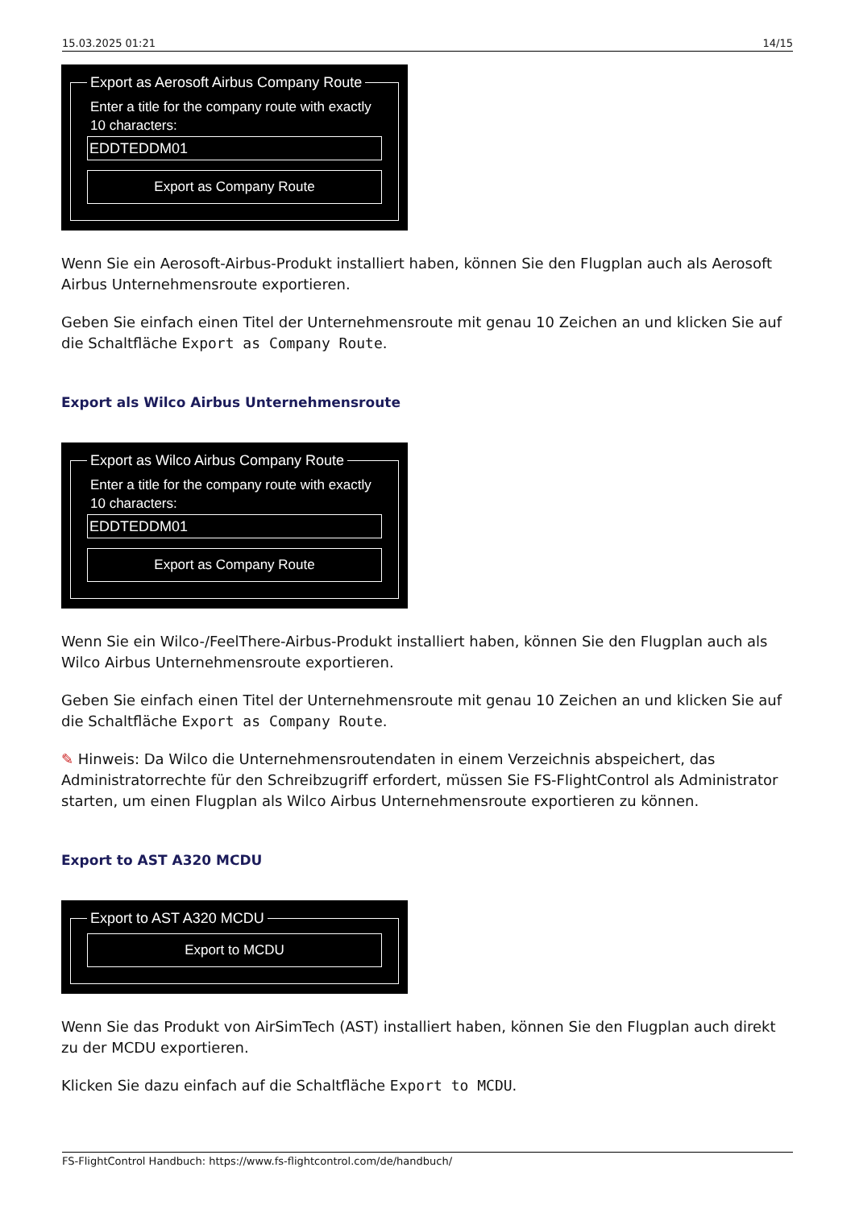15.03.2025 01:21 14/15
Export as Aerosoft Airbus Company Route
Enter a title for the company route with exactly 10 characters:
EDDTEDDM01
Export as Company Route
Wenn Sie ein Aerosoft-Airbus-Produkt installiert haben, können Sie den Flugplan auch als Aerosoft Airbus Unternehmensroute exportieren.
Geben Sie einfach einen Titel der Unternehmensroute mit genau 10 Zeichen an und klicken Sie auf die Schaltfläche Export as Company Route.
Export als Wilco Airbus Unternehmensroute
Export as Wilco Airbus Company Route
Enter a title for the company route with exactly 10 characters:
EDDTEDDM01
Export as Company Route
Wenn Sie ein Wilco-/FeelThere-Airbus-Produkt installiert haben, können Sie den Flugplan auch als Wilco Airbus Unternehmensroute exportieren.
Geben Sie einfach einen Titel der Unternehmensroute mit genau 10 Zeichen an und klicken Sie auf die Schaltfläche Export as Company Route.
✎ Hinweis: Da Wilco die Unternehmensroutendaten in einem Verzeichnis abspeichert, das Administratorrechte für den Schreibzugriff erfordert, müssen Sie FS-FlightControl als Administrator starten, um einen Flugplan als Wilco Airbus Unternehmensroute exportieren zu können.
Export to AST A320 MCDU
Export to AST A320 MCDU
Export to MCDU
Wenn Sie das Produkt von AirSimTech (AST) installiert haben, können Sie den Flugplan auch direkt zu der MCDU exportieren.
Klicken Sie dazu einfach auf die Schaltfläche Export to MCDU.
FS-FlightControl Handbuch: https://www.fs-flightcontrol.com/de/handbuch/